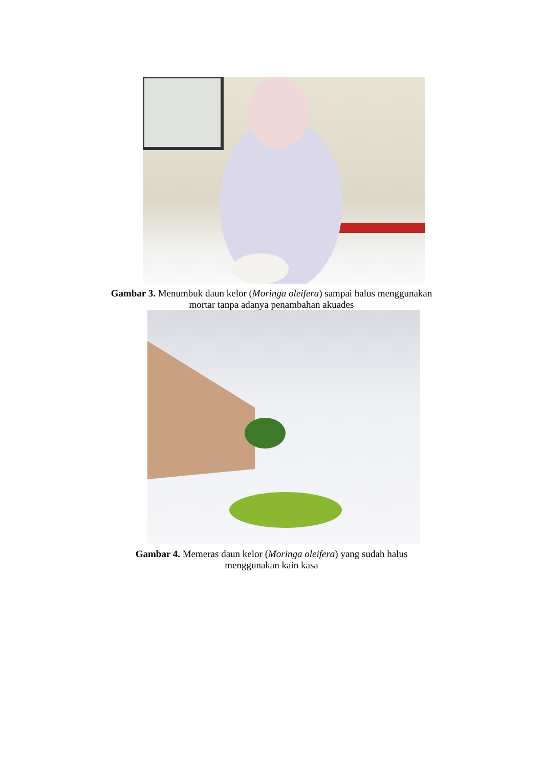Gambar 3. Menumbuk daun kelor (Moringa oleifera) sampai halus menggunakan
mortar tanpa adanya penambahan akuades
Gambar 4. Memeras daun kelor (Moringa oleifera) yang sudah halus
menggunakan kain kasa